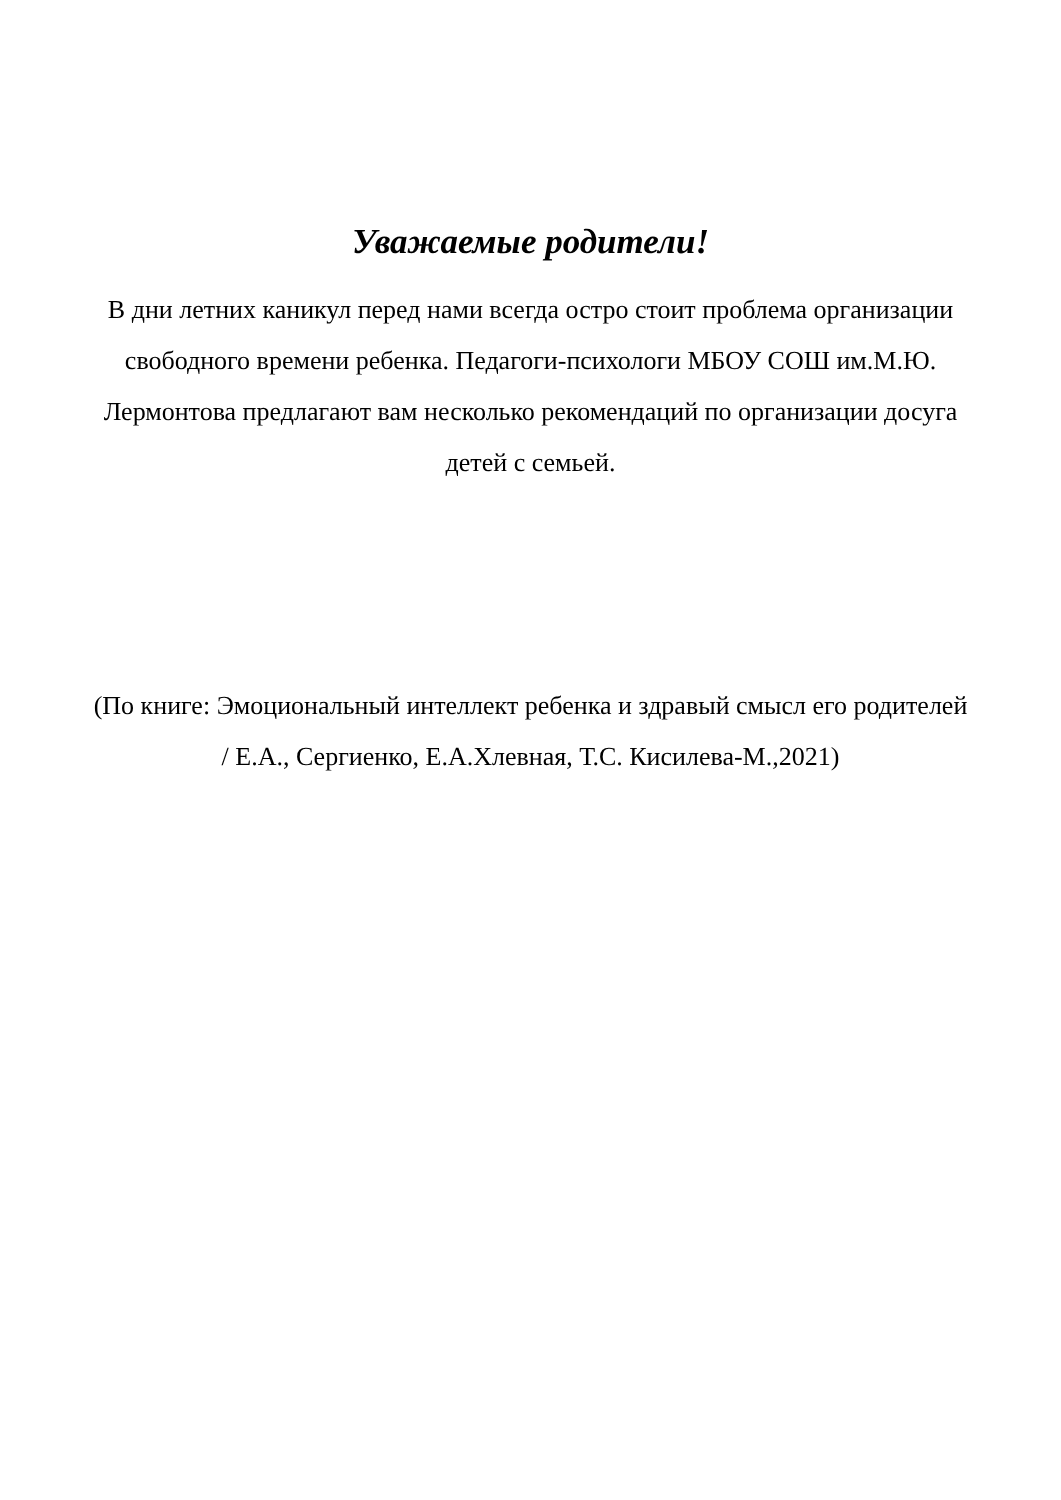Уважаемые родители!
В дни летних каникул перед нами всегда остро стоит проблема организации свободного времени ребенка. Педагоги-психологи МБОУ СОШ им.М.Ю. Лермонтова предлагают вам несколько рекомендаций по организации досуга детей с семьей.
(По книге: Эмоциональный интеллект ребенка и здравый смысл его родителей / Е.А., Сергиенко, Е.А.Хлевная, Т.С. Кисилева-М.,2021)